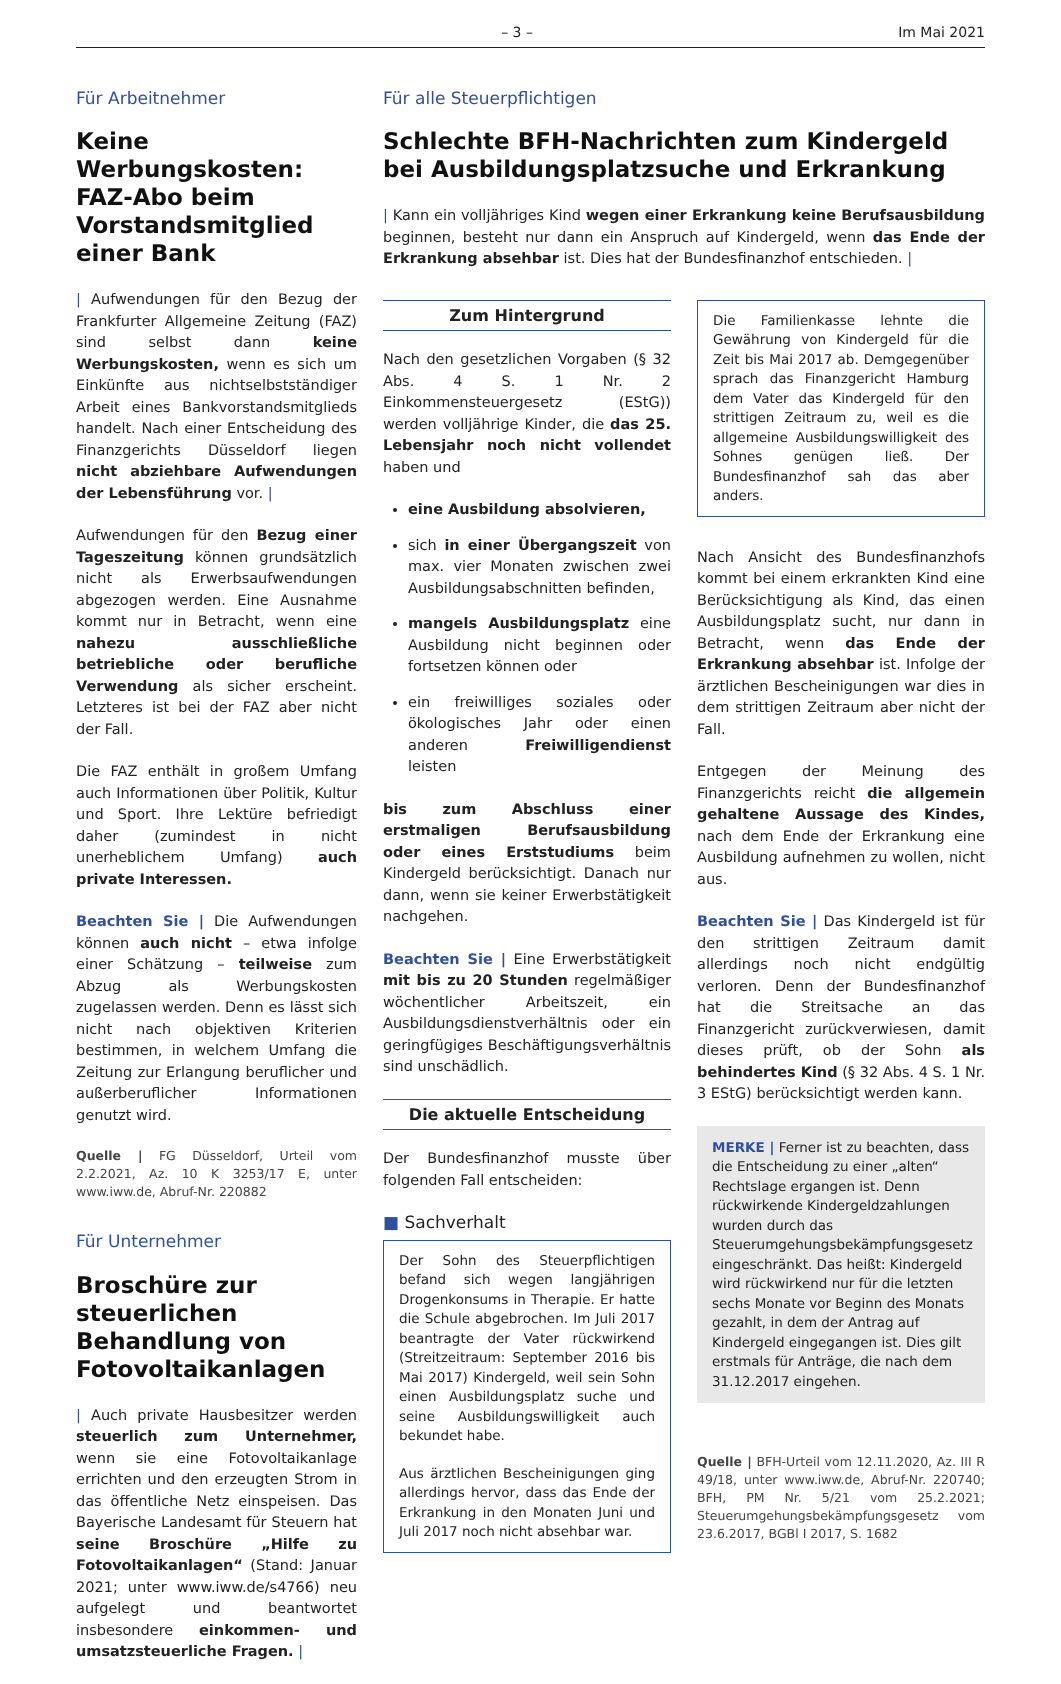– 3 – Im Mai 2021
Für Arbeitnehmer
Keine Werbungskosten: FAZ-Abo beim Vorstands­mitglied einer Bank
| Aufwendungen für den Bezug der Frankfurter Allgemeine Zeitung (FAZ) sind selbst dann keine Werbungskosten, wenn es sich um Einkünfte aus nichtselbstständiger Arbeit eines Bankvorstandsmitglieds handelt. Nach einer Entscheidung des Finanzgerichts Düsseldorf liegen nicht abziehbare Aufwendungen der Lebensführung vor. |
Aufwendungen für den Bezug einer Tageszeitung können grundsätzlich nicht als Erwerbsaufwendungen abgezogen werden. Eine Ausnahme kommt nur in Betracht, wenn eine nahezu ausschließliche betriebliche oder berufliche Verwendung als sicher erscheint. Letzteres ist bei der FAZ aber nicht der Fall.
Die FAZ enthält in großem Umfang auch Informationen über Politik, Kultur und Sport. Ihre Lektüre befriedigt daher (zumindest in nicht unerheblichem Umfang) auch private Interessen.
Beachten Sie | Die Aufwendungen können auch nicht – etwa infolge einer Schätzung – teilweise zum Abzug als Werbungskosten zugelassen werden. Denn es lässt sich nicht nach objektiven Kriterien bestimmen, in welchem Umfang die Zeitung zur Erlangung beruflicher und außerberuflicher Informationen genutzt wird.
Quelle | FG Düsseldorf, Urteil vom 2.2.2021, Az. 10 K 3253/17 E, unter www.iww.de, Abruf-Nr. 220882
Für Unternehmer
Broschüre zur steuerlichen Behandlung von Fotovoltaikanlagen
| Auch private Hausbesitzer werden steuerlich zum Unternehmer, wenn sie eine Fotovoltaikanlage errichten und den erzeugten Strom in das öffentliche Netz einspeisen. Das Bayerische Landesamt für Steuern hat seine Broschüre „Hilfe zu Fotovoltaikanlagen“ (Stand: Januar 2021; unter www.iww.de/s4766) neu aufgelegt und beantwortet insbesondere einkommen- und umsatzsteuerliche Fragen. |
Für alle Steuerpflichtigen
Schlechte BFH-Nachrichten zum Kindergeld bei Ausbildungsplatzsuche und Erkrankung
| Kann ein volljähriges Kind wegen einer Erkrankung keine Berufsausbildung beginnen, besteht nur dann ein Anspruch auf Kindergeld, wenn das Ende der Erkrankung absehbar ist. Dies hat der Bundesfinanzhof entschieden. |
Zum Hintergrund
Nach den gesetzlichen Vorgaben (§ 32 Abs. 4 S. 1 Nr. 2 Einkommensteuergesetz (EStG)) werden volljährige Kinder, die das 25. Lebensjahr noch nicht vollendet haben und
eine Ausbildung absolvieren,
sich in einer Übergangszeit von max. vier Monaten zwischen zwei Ausbildungsabschnitten befinden,
mangels Ausbildungsplatz eine Ausbildung nicht beginnen oder fortsetzen können oder
ein freiwilliges soziales oder ökologisches Jahr oder einen anderen Freiwilligendienst leisten
bis zum Abschluss einer erstmaligen Berufsausbildung oder eines Erststudiums beim Kindergeld berücksichtigt. Danach nur dann, wenn sie keiner Erwerbstätigkeit nachgehen.
Beachten Sie | Eine Erwerbstätigkeit mit bis zu 20 Stunden regelmäßiger wöchentlicher Arbeitszeit, ein Ausbildungsdienstverhältnis oder ein geringfügiges Beschäftigungsverhältnis sind unschädlich.
Die aktuelle Entscheidung
Der Bundesfinanzhof musste über folgenden Fall entscheiden:
■ Sachverhalt
Der Sohn des Steuerpflichtigen befand sich wegen langjährigen Drogenkonsums in Therapie. Er hatte die Schule abgebrochen. Im Juli 2017 beantragte der Vater rückwirkend (Streitzeitraum: September 2016 bis Mai 2017) Kindergeld, weil sein Sohn einen Ausbildungsplatz suche und seine Ausbildungswilligkeit auch bekundet habe.
Aus ärztlichen Bescheinigungen ging allerdings hervor, dass das Ende der Erkrankung in den Monaten Juni und Juli 2017 noch nicht absehbar war.
Die Familienkasse lehnte die Gewährung von Kindergeld für die Zeit bis Mai 2017 ab. Demgegenüber sprach das Finanzgericht Hamburg dem Vater das Kindergeld für den strittigen Zeitraum zu, weil es die allgemeine Ausbildungswilligkeit des Sohnes genügen ließ. Der Bundesfinanzhof sah das aber anders.
Nach Ansicht des Bundesfinanzhofs kommt bei einem erkrankten Kind eine Berücksichtigung als Kind, das einen Ausbildungsplatz sucht, nur dann in Betracht, wenn das Ende der Erkrankung absehbar ist. Infolge der ärztlichen Bescheinigungen war dies in dem strittigen Zeitraum aber nicht der Fall.
Entgegen der Meinung des Finanzgerichts reicht die allgemein gehaltene Aussage des Kindes, nach dem Ende der Erkrankung eine Ausbildung aufnehmen zu wollen, nicht aus.
Beachten Sie | Das Kindergeld ist für den strittigen Zeitraum damit allerdings noch nicht endgültig verloren. Denn der Bundesfinanzhof hat die Streitsache an das Finanzgericht zurückverwiesen, damit dieses prüft, ob der Sohn als behindertes Kind (§ 32 Abs. 4 S. 1 Nr. 3 EStG) berücksichtigt werden kann.
MERKE | Ferner ist zu beachten, dass die Entscheidung zu einer „alten“ Rechtslage ergangen ist. Denn rückwirkende Kindergeldzahlungen wurden durch das Steuerumgehungsbekämpfungsgesetz eingeschränkt. Das heißt: Kindergeld wird rückwirkend nur für die letzten sechs Monate vor Beginn des Monats gezahlt, in dem der Antrag auf Kindergeld eingegangen ist. Dies gilt erstmals für Anträge, die nach dem 31.12.2017 eingehen.
Quelle | BFH-Urteil vom 12.11.2020, Az. III R 49/18, unter www.iww.de, Abruf-Nr. 220740; BFH, PM Nr. 5/21 vom 25.2.2021; Steuerumgehungsbekämpfungsgesetz vom 23.6.2017, BGBl I 2017, S. 1682